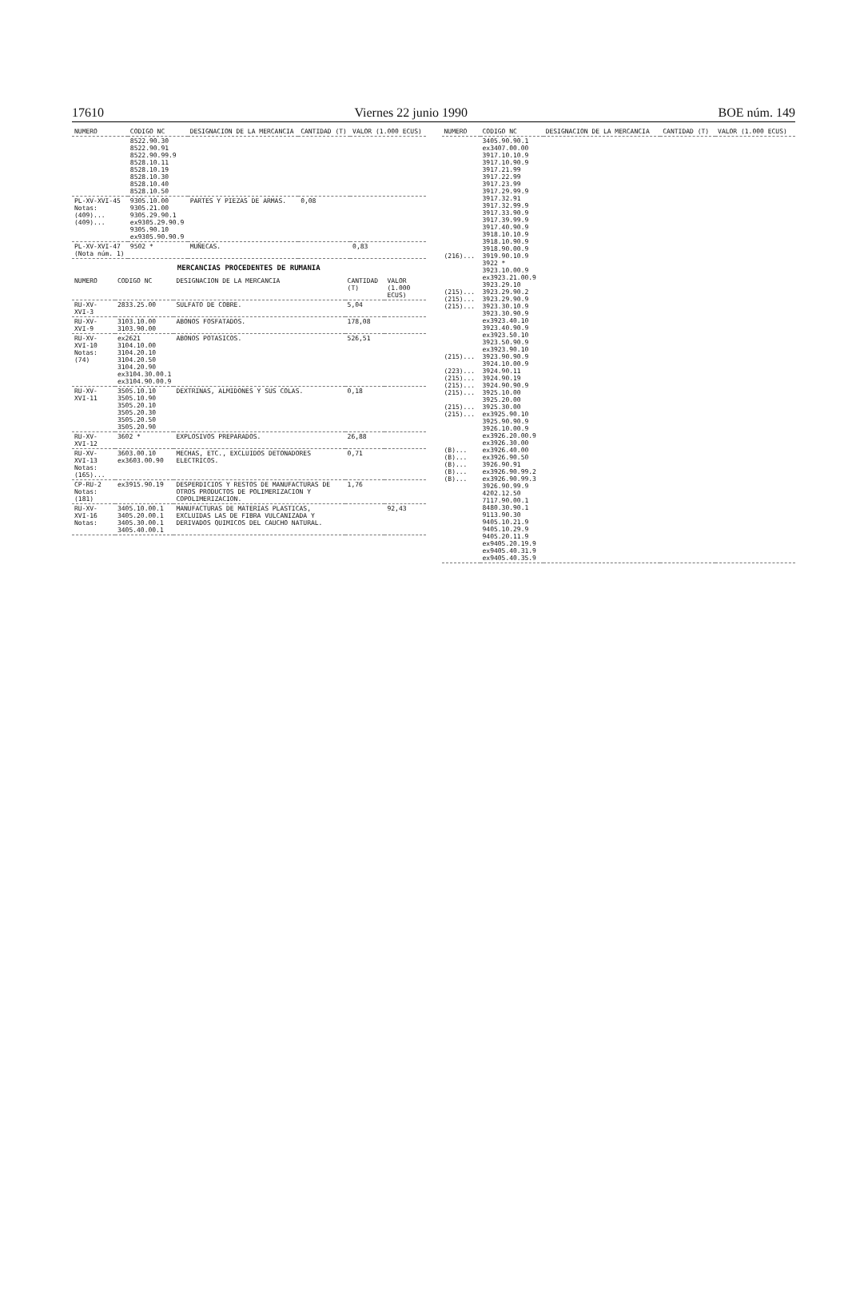17610 Viernes 22 junio 1990 BOE núm. 149
| NUMERO | CODIGO NC | DESIGNACION DE LA MERCANCIA | CANTIDAD (T) | VALOR (1.000 ECUS) |
| --- | --- | --- | --- | --- |
| | 8522.90.30 8522.90.91 8522.90.99.9 8528.10.11 8528.10.19 8528.10.30 8528.10.40 8528.10.50 | | | |
| PL-XV-XVI-45 Notas: (409)... (409)... | 9305.10.00 9305.21.00 9305.29.90.1 ex9305.29.90.9 9305.90.10 ex9305.90.90.9 | PARTES Y PIEZAS DE ARMAS. | 0,08 | |
| PL-XV-XVI-47 (Nota núm. 1) | 9502 * | MUÑECAS. | | 0,83 |
MERCANCIAS PROCEDENTES DE RUMANIA
| NUMERO | CODIGO NC | DESIGNACION DE LA MERCANCIA | CANTIDAD (T) | VALOR (1.000 ECUS) |
| --- | --- | --- | --- | --- |
| RU-XV-XVI-3 | 2833.25.00 | SULFATO DE COBRE. | 5,04 | |
| RU-XV-XVI-9 | 3103.10.00 3103.90.00 | ABONOS FOSFATADOS. | 178,08 | |
| RU-XV-XVI-10 Notas: (74) | ex2621 3104.10.00 3104.20.10 3104.20.50 3104.20.90 ex3104.30.00.1 ex3104.90.00.9 | ABONOS POTASICOS. | 526,51 | |
| RU-XV-XVI-11 | 3505.10.10 3505.10.90 3505.20.10 3505.20.30 3505.20.50 3505.20.90 | DEXTRINAS, ALMIDONES Y SUS COLAS. | 0,18 | |
| RU-XV-XVI-12 | 3602 * | EXPLOSIVOS PREPARADOS. | 26,88 | |
| RU-XV-XVI-13 Notas: (165)... | 3603.00.10 ex3603.00.90 | MECHAS, ETC., EXCLUIDOS DETONADORES ELECTRICOS. | 0,71 | |
| CP-RU-2 Notas: (181) | ex3915.90.19 | DESPERDICIOS Y RESTOS DE MANUFACTURAS DE OTROS PRODUCTOS DE POLIMERIZACION Y COPOLIMERIZACION. | 1,76 | |
| RU-XV-XVI-16 Notas: | 3405.10.00.1 3405.20.00.1 3405.30.00.1 3405.40.00.1 | MANUFACTURAS DE MATERIAS PLASTICAS, EXCLUIDAS LAS DE FIBRA VULCANIZADA Y DERIVADOS QUIMICOS DEL CAUCHO NATURAL. | | 92,43 |
| NUMERO | CODIGO NC | DESIGNACION DE LA MERCANCIA | CANTIDAD (T) | VALOR (1.000 ECUS) |
| --- | --- | --- | --- | --- |
| (216)... (215)... (215)... (215)... (215)... (223)... (215)... (215)... (215)... (215)... (215)... (B)... (B)... (B)... (B)... (B)... | 3405.90.90.1 ex3407.00.00 3917.10.10.9 3917.10.90.9 3917.21.99 3917.22.99 3917.23.99 3917.29.99.9 3917.32.91 3917.32.99.9 3917.33.90.9 3917.39.99.9 3917.40.90.9 3918.10.10.9 3918.10.90.9 3918.90.00.9 3919.90.10.9 3922 * 3923.10.00.9 ex3923.21.00.9 3923.29.10 3923.29.90.2 3923.29.90.9 3923.30.10.9 3923.30.90.9 ex3923.40.10 3923.40.90.9 ex3923.50.10 3923.50.90.9 ex3923.90.10 3923.90.90.9 3924.10.00.9 3924.90.11 3924.90.19 3924.90.90.9 3925.10.00 3925.20.00 3925.30.00 ex3925.90.10 3925.90.90.9 3926.10.00.9 ex3926.20.00.9 ex3926.30.00 ex3926.40.00 ex3926.90.50 3926.90.91 ex3926.90.99.2 ex3926.90.99.3 3926.90.99.9 4202.12.50 7117.90.00.1 8480.30.90.1 9113.90.30 9405.10.21.9 9405.10.29.9 9405.20.11.9 ex9405.20.19.9 ex9405.40.31.9 ex9405.40.35.9 | | | |